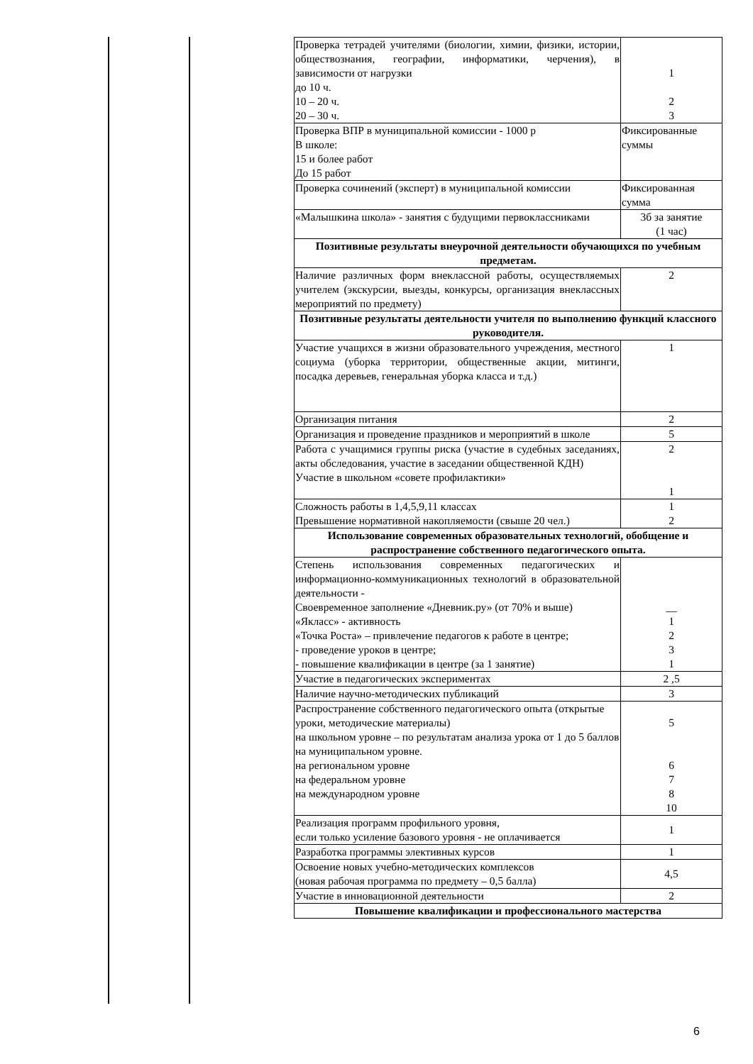| Проверка тетрадей учителями (биологии, химии, физики, истории, обществознания, географии, информатики, черчения), в зависимости от нагрузки до 10 ч. 10 – 20 ч. 20 – 30 ч. | 1 2 3 |
| Проверка ВПР в муниципальной комиссии - 1000 р В школе: 15 и более работ До 15 работ | Фиксированные суммы |
| Проверка сочинений (эксперт) в муниципальной комиссии | Фиксированная сумма |
| «Малышкина школа» - занятия с будущими первоклассниками | 3б за занятие (1 час) |
| Позитивные результаты внеурочной деятельности обучающихся по учебным предметам. | |
| Наличие различных форм внеклассной работы, осуществляемых учителем (экскурсии, выезды, конкурсы, организация внеклассных мероприятий по предмету) | 2 |
| Позитивные результаты деятельности учителя по выполнению функций классного руководителя. | |
| Участие учащихся в жизни образовательного учреждения, местного социума (уборка территории, общественные акции, митинги, посадка деревьев, генеральная уборка класса и т.д.) | 1 |
| Организация питания | 2 |
| Организация и проведение праздников и мероприятий в школе | 5 |
| Работа с учащимися группы риска (участие в судебных заседаниях, акты обследования, участие в заседании общественной КДН) Участие в школьном «совете профилактики» | 2 1 |
| Сложность работы в 1,4,5,9,11 классах Превышение нормативной накопляемости (свыше 20 чел.) | 1 2 |
| Использование современных образовательных технологий, обобщение и распространение собственного педагогического опыта. | |
| Степень использования современных педагогических и информационно-коммуникационных технологий в образовательной деятельности - Своевременное заполнение «Дневник.ру» (от 70% и выше) «Якласс» - активность «Точка Роста» – привлечение педагогов к работе в центре; - проведение уроков в центре; - повышение квалификации в центре (за 1 занятие) | __ 1 2 3 1 |
| Участие в педагогических экспериментах | 2 ,5 |
| Наличие научно-методических публикаций | 3 |
| Распространение собственного педагогического опыта (открытые уроки, методические материалы) на школьном уровне – по результатам анализа урока от 1 до 5 баллов на муниципальном уровне. на региональном уровне на федеральном уровне на международном уровне | 5 6 7 8 10 |
| Реализация программ профильного уровня, если только усиление базового уровня - не оплачивается | 1 |
| Разработка программы элективных курсов | 1 |
| Освоение новых учебно-методических комплексов (новая рабочая программа по предмету – 0,5 балла) | 4,5 |
| Участие в инновационной деятельности | 2 |
| Повышение квалификации и профессионального мастерства | |
6